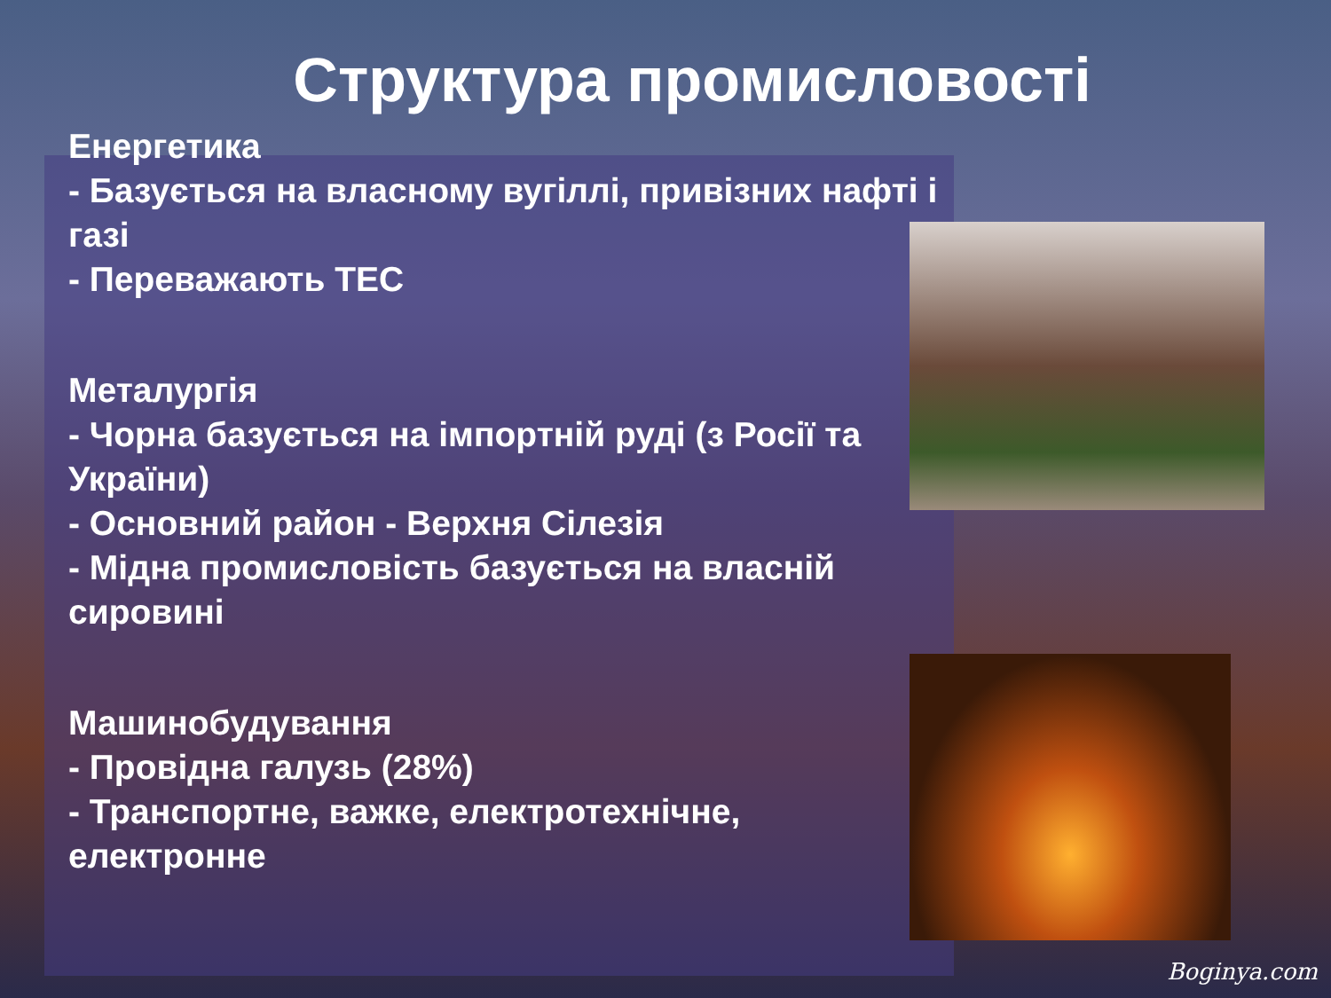Структура промисловості
Енергетика
- Базується на власному вугіллі, привізних нафті і газі
- Переважають ТЕС
Металургія
- Чорна базується на імпортній руді (з Росії та України)
- Основний район - Верхня Сілезія
- Мідна промисловість базується на власній сировині
Машинобудування
- Провідна галузь (28%)
- Транспортне, важке, електротехнічне, електронне
Boginya.com